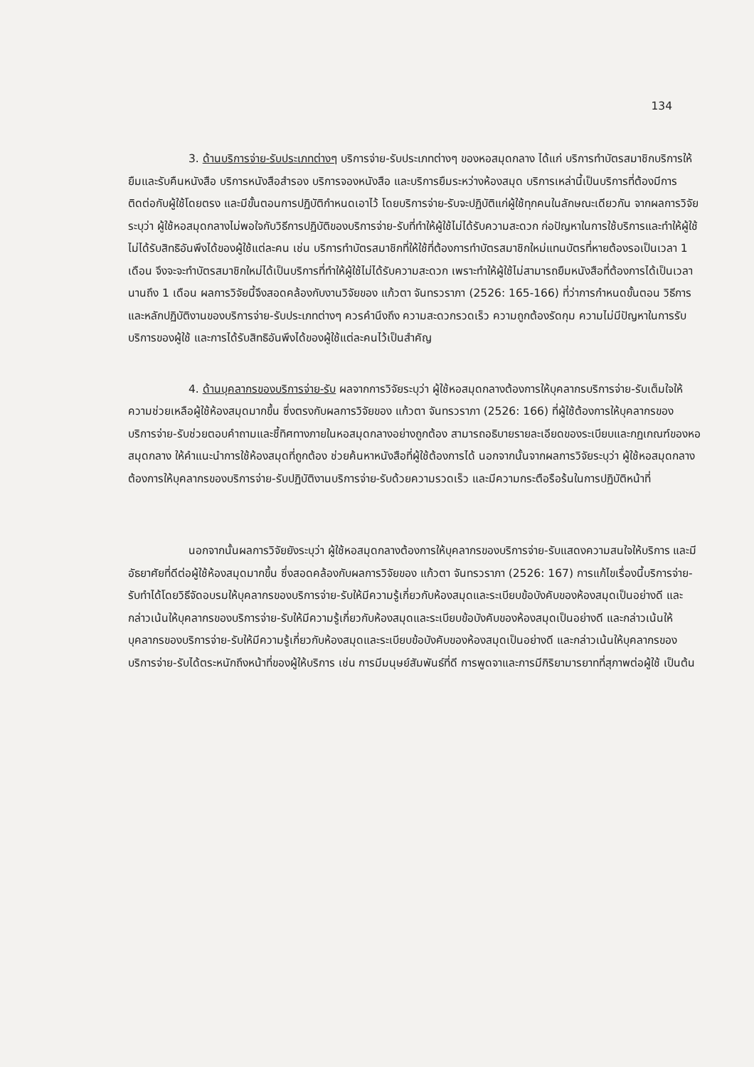134
3. ด้านบริการจ่าย-รับประเภทต่างๆ บริการจ่าย-รับประเภทต่างๆ ของหอสมุดกลาง ได้แก่ บริการทำบัตรสมาชิกบริการให้ยืมและรับคืนหนังสือ บริการหนังสือสำรอง บริการจองหนังสือ และบริการยืมระหว่างห้องสมุด บริการเหล่านี้เป็นบริการที่ต้องมีการติดต่อกับผู้ใช้โดยตรง และมีขั้นตอนการปฏิบัติกำหนดเอาไว้ โดยบริการจ่าย-รับจะปฏิบัติแก่ผู้ใช้ทุกคนในลักษณะเดียวกัน จากผลการวิจัยระบุว่า ผู้ใช้หอสมุดกลางไม่พอใจกับวิธีการปฏิบัติของบริการจ่าย-รับที่ทำให้ผู้ใช้ไม่ได้รับความสะดวก ก่อปัญหาในการใช้บริการและทำให้ผู้ใช้ไม่ได้รับสิทธิอันพึงได้ของผู้ใช้แต่ละคน เช่น บริการทำบัตรสมาชิกที่ให้ใช้ที่ต้องการทำบัตรสมาชิกใหม่แทนบัตรที่หายต้องรอเป็นเวลา 1 เดือน จึงจะจะทำบัตรสมาชิกใหม่ได้เป็นบริการที่ทำให้ผู้ใช้ไม่ได้รับความสะดวก เพราะทำให้ผู้ใช้ไม่สามารถยืมหนังสือที่ต้องการได้เป็นเวลานานถึง 1 เดือน ผลการวิจัยนี้จึงสอดคล้องกับงานวิจัยของ แก้วตา จันทรวราภา (2526: 165-166) ที่ว่าการกำหนดขั้นตอน วิธีการและหลักปฏิบัติงานของบริการจ่าย-รับประเภทต่างๆ ควรคำนึงถึง ความสะดวกรวดเร็ว ความถูกต้องรัดกุม ความไม่มีปัญหาในการรับบริการของผู้ใช้ และการได้รับสิทธิอันพึงได้ของผู้ใช้แต่ละคนไว้เป็นสำคัญ
4. ด้านบุคลากรของบริการจ่าย-รับ ผลจากการวิจัยระบุว่า ผู้ใช้หอสมุดกลางต้องการให้บุคลากรบริการจ่าย-รับเต็มใจให้ความช่วยเหลือผู้ใช้ห้องสมุดมากขึ้น ซึ่งตรงกับผลการวิจัยของ แก้วตา จันทรวราภา (2526: 166) ที่ผู้ใช้ต้องการให้บุคลากรของบริการจ่าย-รับช่วยตอบคำถามและชี้ทิศทางภายในหอสมุดกลางอย่างถูกต้อง สามารถอธิบายรายละเอียดของระเบียบและกฏเกณฑ์ของหอสมุดกลาง ให้คำแนะนำการใช้ห้องสมุดที่ถูกต้อง ช่วยค้นหาหนังสือที่ผู้ใช้ต้องการได้ นอกจากนั้นจากผลการวิจัยระบุว่า ผู้ใช้หอสมุดกลางต้องการให้บุคลากรของบริการจ่าย-รับปฏิบัติงานบริการจ่าย-รับด้วยความรวดเร็ว และมีความกระตือรือร้นในการปฏิบัติหน้าที่
นอกจากนั้นผลการวิจัยยังระบุว่า ผู้ใช้หอสมุดกลางต้องการให้บุคลากรของบริการจ่าย-รับแสดงความสนใจให้บริการ และมีอัธยาศัยที่ดีต่อผู้ใช้ห้องสมุดมากขึ้น ซึ่งสอดคล้องกับผลการวิจัยของ แก้วตา จันทรวราภา (2526: 167) การแก้ไขเรื่องนี้บริการจ่าย-รับทำได้โดยวิธีจัดอบรมให้บุคลากรของบริการจ่าย-รับให้มีความรู้เกี่ยวกับห้องสมุดและระเบียบข้อบังคับของห้องสมุดเป็นอย่างดี และกล่าวเน้นให้บุคลากรของบริการจ่าย-รับให้มีความรู้เกี่ยวกับห้องสมุดและระเบียบข้อบังคับของห้องสมุดเป็นอย่างดี และกล่าวเน้นให้บุคลากรของบริการจ่าย-รับให้มีความรู้เกี่ยวกับห้องสมุดและระเบียบข้อบังคับของห้องสมุดเป็นอย่างดี และกล่าวเน้นให้บุคลากรของบริการจ่าย-รับได้ตระหนักถึงหน้าที่ของผู้ให้บริการ เช่น การมีมนุษย์สัมพันธ์ที่ดี การพูดจาและการมีกิริยามารยาทที่สุภาพต่อผู้ใช้ เป็นต้น